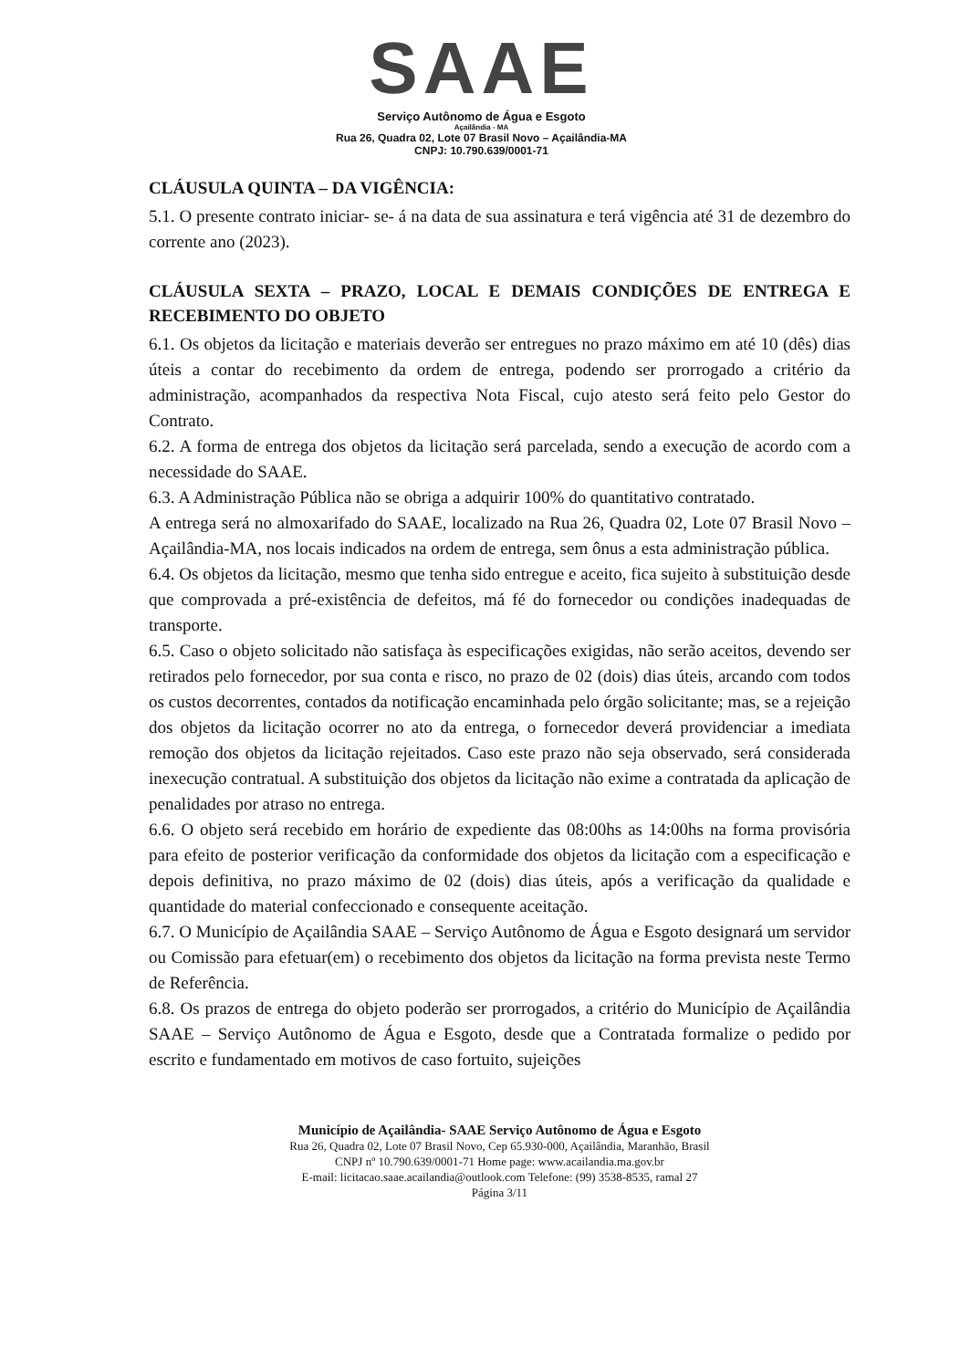SAAE
Serviço Autônomo de Água e Esgoto
Açailândia - MA
Rua 26, Quadra 02, Lote 07 Brasil Novo – Açailândia-MA
CNPJ: 10.790.639/0001-71
CLÁUSULA QUINTA – DA VIGÊNCIA:
5.1. O presente contrato iniciar- se- á na data de sua assinatura e terá vigência até 31 de dezembro do corrente ano (2023).
CLÁUSULA SEXTA – PRAZO, LOCAL E DEMAIS CONDIÇÕES DE ENTREGA E RECEBIMENTO DO OBJETO
6.1. Os objetos da licitação e materiais deverão ser entregues no prazo máximo em até 10 (dês) dias úteis a contar do recebimento da ordem de entrega, podendo ser prorrogado a critério da administração, acompanhados da respectiva Nota Fiscal, cujo atesto será feito pelo Gestor do Contrato.
6.2. A forma de entrega dos objetos da licitação será parcelada, sendo a execução de acordo com a necessidade do SAAE.
6.3. A Administração Pública não se obriga a adquirir 100% do quantitativo contratado.
A entrega será no almoxarifado do SAAE, localizado na Rua 26, Quadra 02, Lote 07 Brasil Novo – Açailândia-MA, nos locais indicados na ordem de entrega, sem ônus a esta administração pública.
6.4. Os objetos da licitação, mesmo que tenha sido entregue e aceito, fica sujeito à substituição desde que comprovada a pré-existência de defeitos, má fé do fornecedor ou condições inadequadas de transporte.
6.5. Caso o objeto solicitado não satisfaça às especificações exigidas, não serão aceitos, devendo ser retirados pelo fornecedor, por sua conta e risco, no prazo de 02 (dois) dias úteis, arcando com todos os custos decorrentes, contados da notificação encaminhada pelo órgão solicitante; mas, se a rejeição dos objetos da licitação ocorrer no ato da entrega, o fornecedor deverá providenciar a imediata remoção dos objetos da licitação rejeitados. Caso este prazo não seja observado, será considerada inexecução contratual. A substituição dos objetos da licitação não exime a contratada da aplicação de penalidades por atraso no entrega.
6.6. O objeto será recebido em horário de expediente das 08:00hs as 14:00hs na forma provisória para efeito de posterior verificação da conformidade dos objetos da licitação com a especificação e depois definitiva, no prazo máximo de 02 (dois) dias úteis, após a verificação da qualidade e quantidade do material confeccionado e consequente aceitação.
6.7. O Município de Açailândia SAAE – Serviço Autônomo de Água e Esgoto designará um servidor ou Comissão para efetuar(em) o recebimento dos objetos da licitação na forma prevista neste Termo de Referência.
6.8. Os prazos de entrega do objeto poderão ser prorrogados, a critério do Município de Açailândia SAAE – Serviço Autônomo de Água e Esgoto, desde que a Contratada formalize o pedido por escrito e fundamentado em motivos de caso fortuito, sujeições
Município de Açailândia- SAAE Serviço Autônomo de Água e Esgoto
Rua 26, Quadra 02, Lote 07 Brasil Novo, Cep 65.930-000, Açailândia, Maranhão, Brasil
CNPJ nº 10.790.639/0001-71 Home page: www.acailandia.ma.gov.br
E-mail: licitacao.saae.acailandia@outlook.com Telefone: (99) 3538-8535, ramal 27
Página 3/11